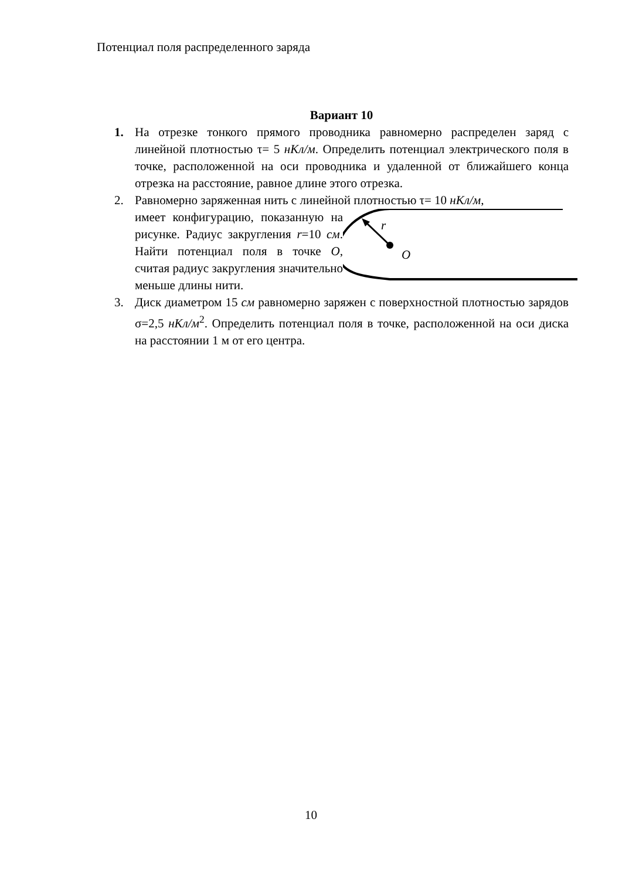Потенциал поля распределенного заряда
Вариант 10
1. На отрезке тонкого прямого проводника равномерно распределен заряд с линейной плотностью τ= 5 нКл/м. Определить потенциал электрического поля в точке, расположенной на оси проводника и удаленной от ближайшего конца отрезка на расстояние, равное длине этого отрезка.
2. Равномерно заряженная нить с линейной плотностью τ= 10 нКл/м,
имеет конфигурацию, показанную на рисунке. Радиус закругления r=10 см. Найти потенциал поля в точке O, считая радиус закругления значительно меньше длины нити.
r
O
3. Диск диаметром 15 см равномерно заряжен с поверхностной плотностью зарядов σ=2,5 нКл/м<sup>2</sup>. Определить потенциал поля в точке, расположенной на оси диска на расстоянии 1 м от его центра.
10